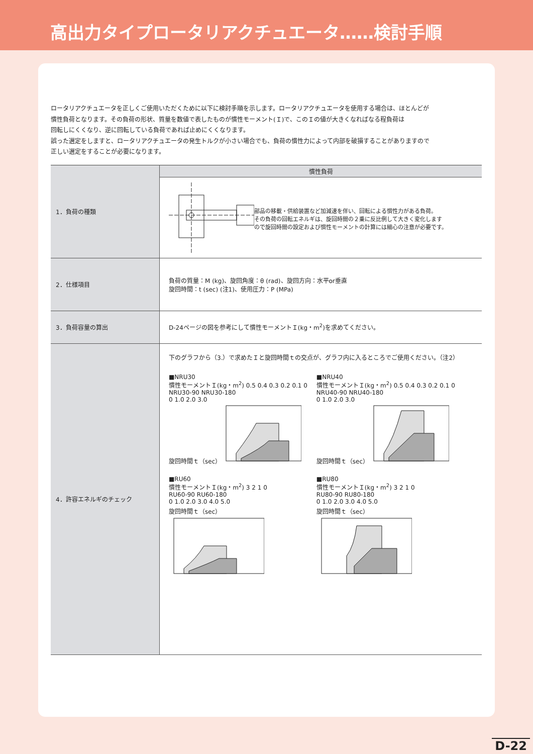高出力タイプロータリアクチュエータ……検討手順
ロータリアクチュエータを正しくご使用いただくために以下に検討手順を示します。ロータリアクチュエータを使用する場合は、ほとんどが
慣性負荷となります。その負荷の形状、質量を数値で表したものが慣性モーメント(Ｉ)で、このＩの値が大きくなればなる程負荷は
回転しにくくなり、逆に回転している負荷であれば止めにくくなります。
誤った選定をしますと、ロータリアクチュエータの発生トルクが小さい場合でも、負荷の慣性力によって内部を破損することがありますので
正しい選定をすることが必要になります。
| 1．負荷の種類 | 慣性負荷 |
| | 部品の移載・供給装置など加減速を伴い、回転による慣性力がある負荷。 その負荷の回転エネルギは、旋回時間の２乗に反比例して大きく変化します ので旋回時間の設定および慣性モーメントの計算には細心の注意が必要です。 |
| 2．仕様項目 | 負荷の質量：M (kg)、旋回角度：θ (rad)、旋回方向：水平or垂直 旋回時間：t (sec) (注1)、使用圧力：P (MPa) |
| 3．負荷容量の算出 | D-24ページの図を参考にして慣性モーメントＩ(kg・m<sup>2</sup>)を求めてください。 |
| 4．許容エネルギのチェック | 下のグラフから（3.）で求めたＩと旋回時間ｔの交点が、グラフ内に入るところでご使用ください。（注2） ■NRU30 慣性モーメントＩ(kg・m<sup>2</sup>) 0.5 0.4 0.3 0.2 0.1 0 NRU30-90 NRU30-180 0 1.0 2.0 3.0 旋回時間ｔ（sec） ■NRU40 慣性モーメントＩ(kg・m<sup>2</sup>) 0.5 0.4 0.3 0.2 0.1 0 NRU40-90 NRU40-180 0 1.0 2.0 3.0 旋回時間ｔ（sec） ■RU60 慣性モーメントＩ(kg・m<sup>2</sup>) 3 2 1 0 RU60-90 RU60-180 0 1.0 2.0 3.0 4.0 5.0 旋回時間ｔ（sec） ■RU80 慣性モーメントＩ(kg・m<sup>2</sup>) 3 2 1 0 RU80-90 RU80-180 0 1.0 2.0 3.0 4.0 5.0 旋回時間ｔ（sec） |
D-22